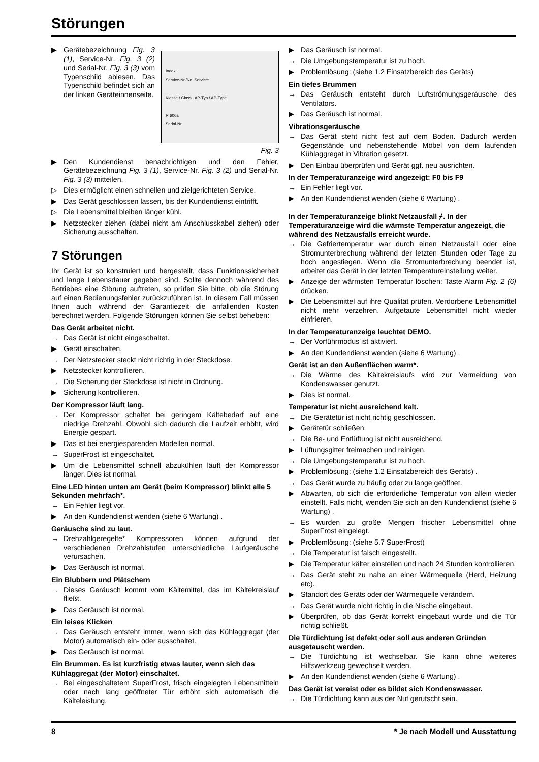Störungen
Index
Service-Nr./No. Service:
Klasse / Class AP-Typ / AP-Type
R 600a
Serial-Nr.
▶ Gerätebezeichnung Fig. 3 (1), Service-Nr. Fig. 3 (2) und Serial-Nr. Fig. 3 (3) vom Typenschild ablesen. Das Typenschild befindet sich an der linken Geräteinnen­seite.
Fig. 3
▶ Den Kundendienst benachrichtigen und den Fehler, Gerätebezeichnung Fig. 3 (1), Service-Nr. Fig. 3 (2) und Serial-Nr. Fig. 3 (3) mitteilen.
▷ Dies ermöglicht einen schnellen und zielgerichteten Service.
▶ Das Gerät geschlossen lassen, bis der Kundendienst eintrifft.
▷ Die Lebensmittel bleiben länger kühl.
▶ Netzstecker ziehen (dabei nicht am Anschlusskabel ziehen) oder Sicherung ausschalten.
7 Störungen
Ihr Gerät ist so konstruiert und hergestellt, dass Funktionssicherheit und lange Lebensdauer gegeben sind. Sollte dennoch während des Betriebes eine Störung auftreten, so prüfen Sie bitte, ob die Störung auf einen Bedienungsfehler zurückzuführen ist. In diesem Fall müssen Ihnen auch während der Garantiezeit die anfallenden Kosten berechnet werden. Folgende Störungen können Sie selbst beheben:
Das Gerät arbeitet nicht.
→ Das Gerät ist nicht eingeschaltet.
▶ Gerät einschalten.
→ Der Netzstecker steckt nicht richtig in der Steckdose.
▶ Netzstecker kontrollieren.
→ Die Sicherung der Steckdose ist nicht in Ordnung.
▶ Sicherung kontrollieren.
Der Kompressor läuft lang.
→ Der Kompressor schaltet bei geringem Kältebedarf auf eine niedrige Drehzahl. Obwohl sich dadurch die Laufzeit erhöht, wird Energie gespart.
▶ Das ist bei energiesparenden Modellen normal.
→ SuperFrost ist eingeschaltet.
▶ Um die Lebensmittel schnell abzukühlen läuft der Kompressor länger. Dies ist normal.
Eine LED hinten unten am Gerät (beim Kompressor) blinkt alle 5 Sekunden mehrfach*.
→ Ein Fehler liegt vor.
▶ An den Kundendienst wenden (siehe 6 Wartung) .
Geräusche sind zu laut.
→ Drehzahlgeregelte* Kompressoren können aufgrund der verschiedenen Drehzahlstufen unterschiedliche Laufgeräusche verursachen.
▶ Das Geräusch ist normal.
Ein Blubbern und Plätschern
→ Dieses Geräusch kommt vom Kältemittel, das im Kältekreislauf fließt.
▶ Das Geräusch ist normal.
Ein leises Klicken
→ Das Geräusch entsteht immer, wenn sich das Kühlaggregat (der Motor) automatisch ein- oder ausschaltet.
▶ Das Geräusch ist normal.
Ein Brummen. Es ist kurzfristig etwas lauter, wenn sich das Kühlaggregat (der Motor) einschaltet.
→ Bei eingeschaltetem SuperFrost, frisch eingelegten Lebensmitteln oder nach lang geöffneter Tür erhöht sich automatisch die Kälteleistung.
▶ Das Geräusch ist normal.
→ Die Umgebungstemperatur ist zu hoch.
▶ Problemlösung: (siehe 1.2 Einsatzbereich des Geräts)
Ein tiefes Brummen
→ Das Geräusch entsteht durch Luftströmungsgeräusche des Ventilators.
▶ Das Geräusch ist normal.
Vibrationsgeräusche
→ Das Gerät steht nicht fest auf dem Boden. Dadurch werden Gegenstände und nebenstehende Möbel von dem laufenden Kühlaggregat in Vibration gesetzt.
▶ Den Einbau überprüfen und Gerät ggf. neu ausrichten.
In der Temperaturanzeige wird angezeigt: F0 bis F9
→ Ein Fehler liegt vor.
▶ An den Kundendienst wenden (siehe 6 Wartung) .
In der Temperaturanzeige blinkt Netzausfall ⌿. In der Temperaturanzeige wird die wärmste Temperatur angezeigt, die während des Netzausfalls erreicht wurde.
→ Die Gefriertemperatur war durch einen Netzausfall oder eine Stromunterbrechung während der letzten Stunden oder Tage zu hoch angestiegen. Wenn die Stromunterbrechung beendet ist, arbeitet das Gerät in der letzten Temperatureinstellung weiter.
▶ Anzeige der wärmsten Temperatur löschen: Taste Alarm Fig. 2 (6) drücken.
▶ Die Lebensmittel auf ihre Qualität prüfen. Verdorbene Lebensmittel nicht mehr verzehren. Aufgetaute Lebensmittel nicht wieder einfrieren.
In der Temperaturanzeige leuchtet DEMO.
→ Der Vorführmodus ist aktiviert.
▶ An den Kundendienst wenden (siehe 6 Wartung) .
Gerät ist an den Außenflächen warm*.
→ Die Wärme des Kältekreislaufs wird zur Vermeidung von Kondenswasser genutzt.
▶ Dies ist normal.
Temperatur ist nicht ausreichend kalt.
→ Die Gerätetür ist nicht richtig geschlossen.
▶ Gerätetür schließen.
→ Die Be- und Entlüftung ist nicht ausreichend.
▶ Lüftungsgitter freimachen und reinigen.
→ Die Umgebungstemperatur ist zu hoch.
▶ Problemlösung: (siehe 1.2 Einsatzbereich des Geräts) .
→ Das Gerät wurde zu häufig oder zu lange geöffnet.
▶ Abwarten, ob sich die erforderliche Temperatur von allein wieder einstellt. Falls nicht, wenden Sie sich an den Kundendienst (siehe 6 Wartung) .
→ Es wurden zu große Mengen frischer Lebensmittel ohne SuperFrost eingelegt.
▶ Problemlösung: (siehe 5.7 SuperFrost)
→ Die Temperatur ist falsch eingestellt.
▶ Die Temperatur kälter einstellen und nach 24 Stunden kontrollieren.
→ Das Gerät steht zu nahe an einer Wärmequelle (Herd, Heizung etc).
▶ Standort des Geräts oder der Wärmequelle verändern.
→ Das Gerät wurde nicht richtig in die Nische eingebaut.
▶ Überprüfen, ob das Gerät korrekt eingebaut wurde und die Tür richtig schließt.
Die Türdichtung ist defekt oder soll aus anderen Gründen ausgetauscht werden.
→ Die Türdichtung ist wechselbar. Sie kann ohne weiteres Hilfswerkzeug gewechselt werden.
▶ An den Kundendienst wenden (siehe 6 Wartung) .
Das Gerät ist vereist oder es bildet sich Kondenswasser.
→ Die Türdichtung kann aus der Nut gerutscht sein.
8 * Je nach Modell und Ausstattung